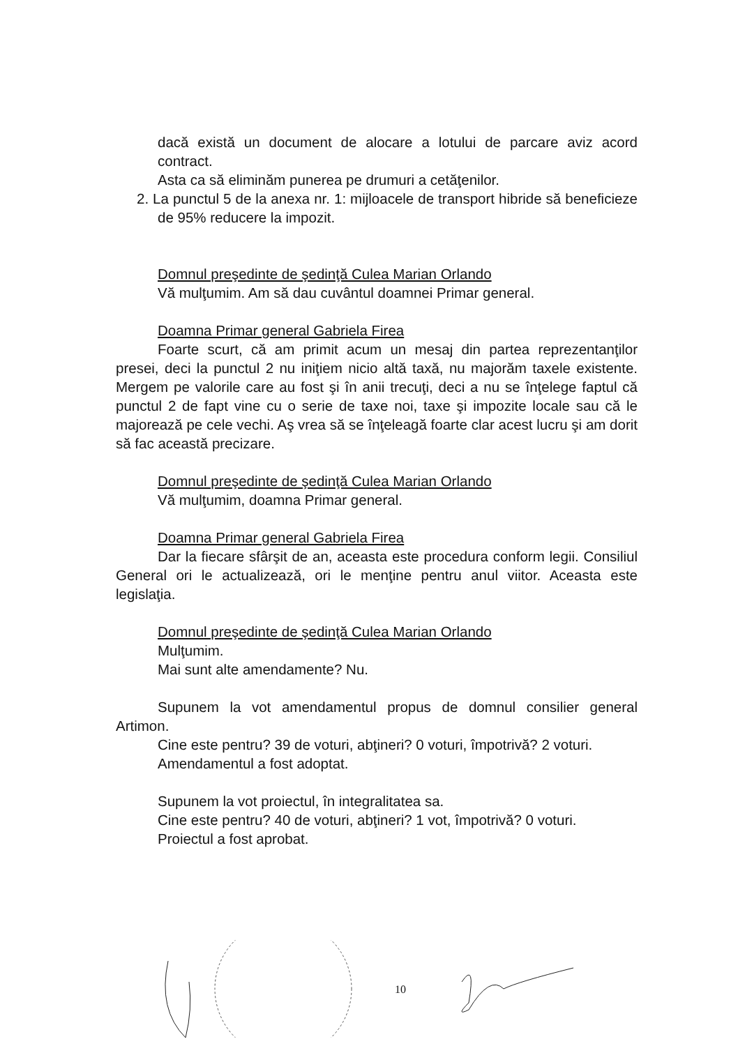dacă există un document de alocare a lotului de parcare aviz acord contract.
Asta ca să eliminăm punerea pe drumuri a cetăţenilor.
2. La punctul 5 de la anexa nr. 1: mijloacele de transport hibride să beneficieze de 95% reducere la impozit.
Domnul preşedinte de şedinţă Culea Marian Orlando
Vă mulţumim. Am să dau cuvântul doamnei Primar general.
Doamna Primar general Gabriela Firea
Foarte scurt, că am primit acum un mesaj din partea reprezentanţilor presei, deci la punctul 2 nu iniţiem nicio altă taxă, nu majorăm taxele existente. Mergem pe valorile care au fost şi în anii trecuţi, deci a nu se înţelege faptul că punctul 2 de fapt vine cu o serie de taxe noi, taxe şi impozite locale sau că le majorează pe cele vechi. Aş vrea să se înţeleagă foarte clar acest lucru şi am dorit să fac această precizare.
Domnul preşedinte de şedinţă Culea Marian Orlando
Vă mulţumim, doamna Primar general.
Doamna Primar general Gabriela Firea
Dar la fiecare sfârşit de an, aceasta este procedura conform legii. Consiliul General ori le actualizează, ori le menţine pentru anul viitor. Aceasta este legislaţia.
Domnul preşedinte de şedinţă Culea Marian Orlando
Mulţumim.
Mai sunt alte amendamente? Nu.
Supunem la vot amendamentul propus de domnul consilier general Artimon.
Cine este pentru? 39 de voturi, abţineri? 0 voturi, împotrivă? 2 voturi.
Amendamentul a fost adoptat.
Supunem la vot proiectul, în integralitatea sa.
Cine este pentru? 40 de voturi, abţineri? 1 vot, împotrivă? 0 voturi.
Proiectul a fost aprobat.
10